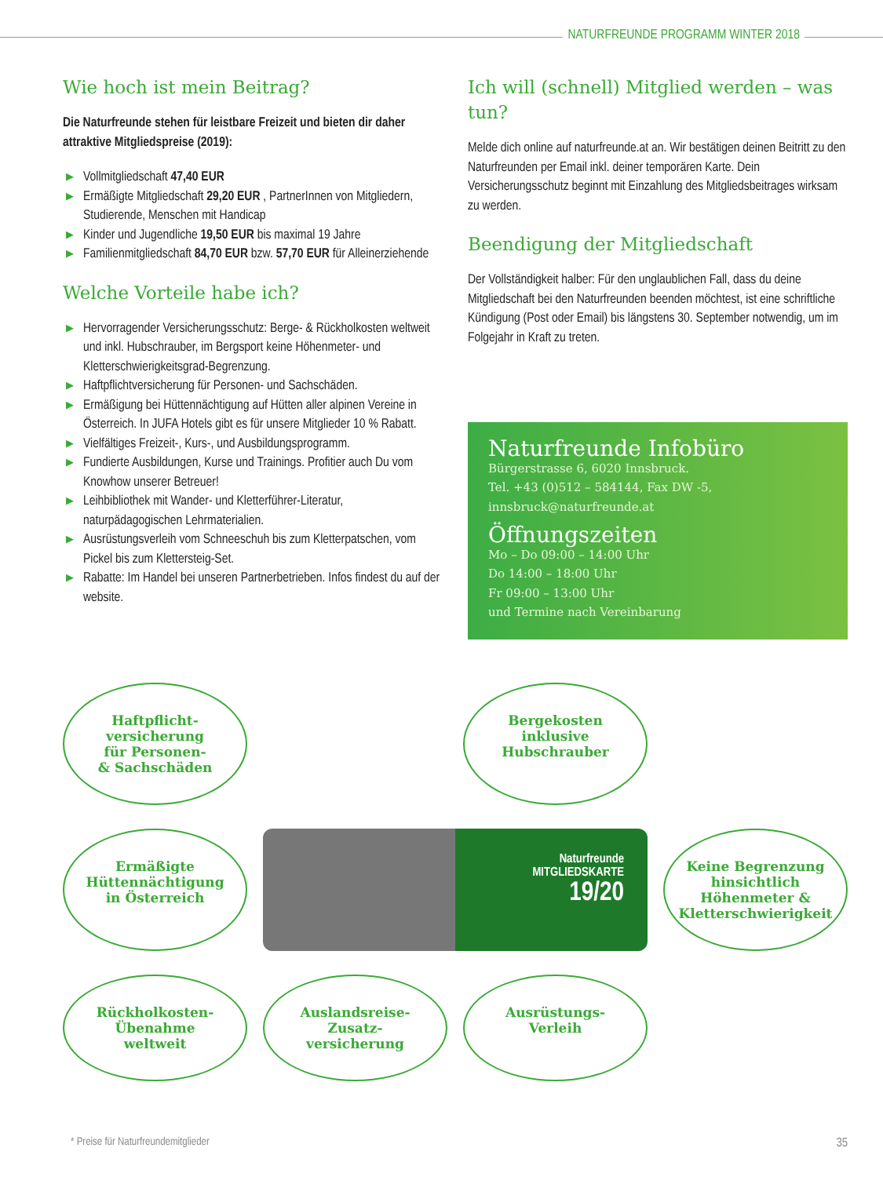NATURFREUNDE PROGRAMM WINTER 2018
Wie hoch ist mein Beitrag?
Die Naturfreunde stehen für leistbare Freizeit und bieten dir daher attraktive Mitgliedspreise (2019):
▶ Vollmitgliedschaft 47,40 EUR
▶ Ermäßigte Mitgliedschaft 29,20 EUR , PartnerInnen von Mitgliedern, Studierende, Menschen mit Handicap
▶ Kinder und Jugendliche 19,50 EUR bis maximal 19 Jahre
▶ Familienmitgliedschaft 84,70 EUR bzw. 57,70 EUR für Alleinerziehende
Welche Vorteile habe ich?
▶ Hervorragender Versicherungsschutz: Berge- & Rückholkosten weltweit und inkl. Hubschrauber, im Bergsport keine Höhenmeter- und Kletterschwierigkeitsgrad-Begrenzung.
▶ Haftpflichtversicherung für Personen- und Sachschäden.
▶ Ermäßigung bei Hüttennächtigung auf Hütten aller alpinen Vereine in Österreich. In JUFA Hotels gibt es für unsere Mitglieder 10 % Rabatt.
▶ Vielfältiges Freizeit-, Kurs-, und Ausbildungsprogramm.
▶ Fundierte Ausbildungen, Kurse und Trainings. Profitier auch Du vom Knowhow unserer Betreuer!
▶ Leihbibliothek mit Wander- und Kletterführer-Literatur, naturpädagogischen Lehrmaterialien.
▶ Ausrüstungsverleih vom Schneeschuh bis zum Kletterpatschen, vom Pickel bis zum Klettersteig-Set.
▶ Rabatte: Im Handel bei unseren Partnerbetrieben. Infos findest du auf der website.
Ich will (schnell) Mitglied werden – was tun?
Melde dich online auf naturfreunde.at an. Wir bestätigen deinen Beitritt zu den Naturfreunden per Email inkl. deiner temporären Karte. Dein Versicherungsschutz beginnt mit Einzahlung des Mitgliedsbeitrages wirksam zu werden.
Beendigung der Mitgliedschaft
Der Vollständigkeit halber: Für den unglaublichen Fall, dass du deine Mitgliedschaft bei den Naturfreunden beenden möchtest, ist eine schriftliche Kündigung (Post oder Email) bis längstens 30. September notwendig, um im Folgejahr in Kraft zu treten.
Naturfreunde Infobüro
Bürgerstrasse 6, 6020 Innsbruck.
Tel. +43 (0)512 – 584144, Fax DW -5,
innsbruck@naturfreunde.at
Öffnungszeiten
Mo – Do 09:00 – 14:00 Uhr
Do 14:00 – 18:00 Uhr
Fr 09:00 – 13:00 Uhr
und Termine nach Vereinbarung
Haftpflicht-
versicherung
für Personen-
& Sachschäden
Bergekosten
inklusive
Hubschrauber
Ermäßigte
Hüttennächtigung
in Österreich
Naturfreunde
MITGLIEDSKARTE
19/20
Keine Begrenzung hinsichtlich Höhenmeter & Kletterschwierigkeit
Rückholkosten-
Übenahme
weltweit
Auslandsreise-
Zusatz-
versicherung
Ausrüstungs-
Verleih
* Preise für Naturfreundemitglieder 35